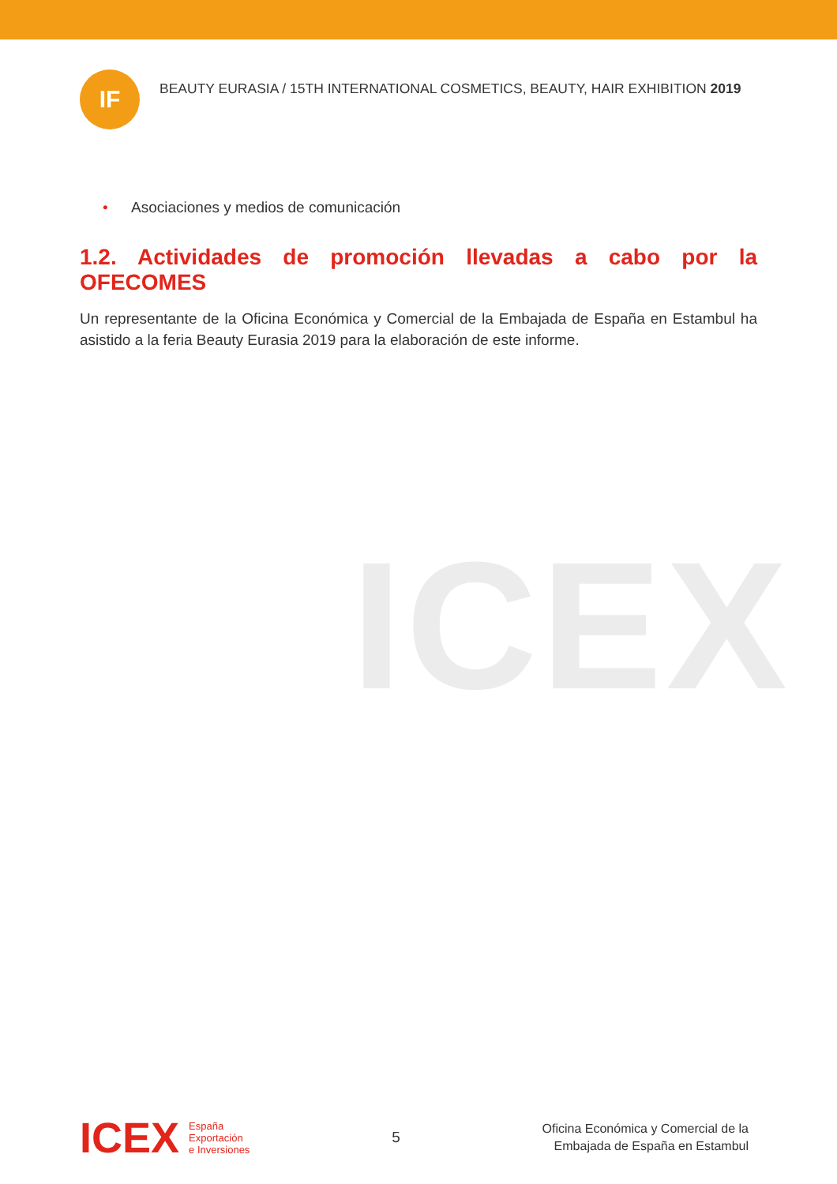IF
BEAUTY EURASIA / 15TH INTERNATIONAL COSMETICS, BEAUTY, HAIR EXHIBITION 2019
• Asociaciones y medios de comunicación
1.2. Actividades de promoción llevadas a cabo por la OFECOMES
Un representante de la Oficina Económica y Comercial de la Embajada de España en Estambul ha asistido a la feria Beauty Eurasia 2019 para la elaboración de este informe.
ICEX
ICEX
España
Exportación
e Inversiones
5
Oficina Económica y Comercial de la
Embajada de España en Estambul